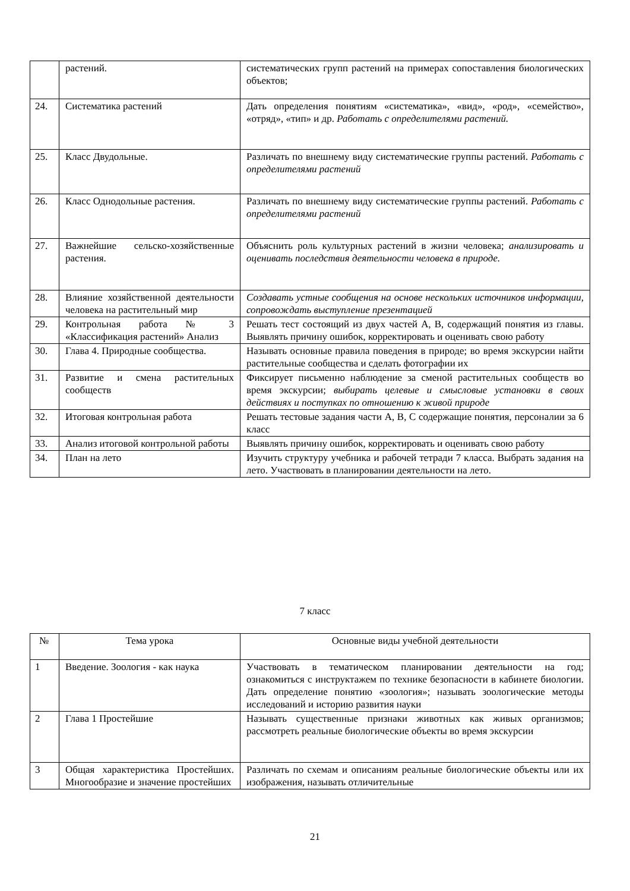| | растений. | систематических групп растений на примерах сопоставления биологических объектов; |
| 24. | Систематика растений | Дать определения понятиям «систематика», «вид», «род», «семейство», «отряд», «тип» и др. Работать с определителями растений. |
| 25. | Класс Двудольные. | Различать по внешнему виду систематические группы растений. Работать с определителями растений |
| 26. | Класс Однодольные растения. | Различать по внешнему виду систематические группы растений. Работать с определителями растений |
| 27. | Важнейшие сельско-хозяйственные растения. | Объяснить роль культурных растений в жизни человека; анализировать и оценивать последствия деятельности человека в природе. |
| 28. | Влияние хозяйственной деятельности человека на растительный мир | Создавать устные сообщения на основе нескольких источников информации, сопровождать выступление презентацией |
| 29. | Контрольная работа № 3 «Классификация растений» Анализ | Решать тест состоящий из двух частей А, В, содержащий понятия из главы. Выявлять причину ошибок, корректировать и оценивать свою работу |
| 30. | Глава 4. Природные сообщества. | Называть основные правила поведения в природе; во время экскурсии найти растительные сообщества и сделать фотографии их |
| 31. | Развитие и смена растительных сообществ | Фиксирует письменно наблюдение за сменой растительных сообществ во время экскурсии; выбирать целевые и смысловые установки в своих действиях и поступках по отношению к живой природе |
| 32. | Итоговая контрольная работа | Решать тестовые задания части А, В, С содержащие понятия, персоналии за 6 класс |
| 33. | Анализ итоговой контрольной работы | Выявлять причину ошибок, корректировать и оценивать свою работу |
| 34. | План на лето | Изучить структуру учебника и рабочей тетради 7 класса. Выбрать задания на лето. Участвовать в планировании деятельности на лето. |
7 класс
| № | Тема урока | Основные виды учебной деятельности |
| --- | --- | --- |
| 1 | Введение. Зоология - как наука | Участвовать в тематическом планировании деятельности на год; ознакомиться с инструктажем по технике безопасности в кабинете биологии. Дать определение понятию «зоология»; называть зоологические методы исследований и историю развития науки |
| 2 | Глава 1 Простейшие | Называть существенные признаки животных как живых организмов; рассмотреть реальные биологические объекты во время экскурсии |
| 3 | Общая характеристика Простейших. Многообразие и значение простейших | Различать по схемам и описаниям реальные биологические объекты или их изображения, называть отличительные |
21